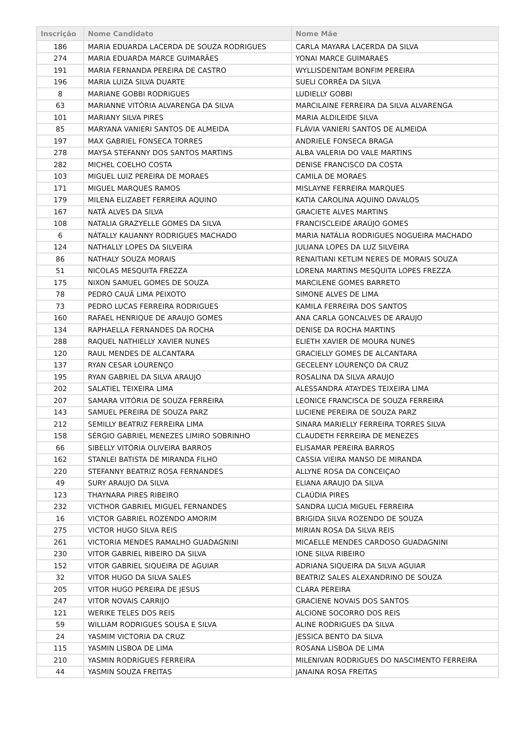| Inscrição | Nome Candidato | Nome Mãe |
| --- | --- | --- |
| 186 | MARIA EDUARDA LACERDA DE SOUZA RODRIGUES | CARLA MAYARA LACERDA DA SILVA |
| 274 | MARIA EDUARDA MARCE GUIMARÃES | YONAI MARCE GUIMARAES |
| 191 | MARIA FERNANDA PEREIRA DE CASTRO | WYLLISDENITAM BONFIM PEREIRA |
| 196 | MARIA LUIZA SILVA DUARTE | SUELI CORRÊA DA SILVA |
| 8 | MARIANE GOBBI RODRIGUES | LUDIELLY GOBBI |
| 63 | MARIANNE VITÓRIA ALVARENGA DA SILVA | MARCILAINE FERREIRA DA SILVA ALVARENGA |
| 101 | MARIANY SILVA PIRES | MARIA ALDILEIDE SILVA |
| 85 | MARYANA VANIERI SANTOS DE ALMEIDA | FLÁVIA VANIERI SANTOS DE ALMEIDA |
| 197 | MAX GABRIEL FONSECA TORRES | ANDRIELE FONSECA BRAGA |
| 278 | MAYSA STEFANNY DOS SANTOS MARTINS | ALBA VALERIA DO VALE MARTINS |
| 282 | MICHEL COELHO COSTA | DENISE FRANCISCO DA COSTA |
| 103 | MIGUEL LUIZ PEREIRA DE MORAES | CAMILA DE MORAES |
| 171 | MIGUEL MARQUES RAMOS | MISLAYNE FERREIRA MARQUES |
| 179 | MILENA ELIZABET FERREIRA AQUINO | KATIA CAROLINA AQUINO DAVALOS |
| 167 | NATÃ ALVES DA SILVA | GRACIETE ALVES MARTINS |
| 108 | NATALIA GRAZYELLE GOMES DA SILVA | FRANCISCLEIDE ARAÚJO GOMES |
| 6 | NÁTALLY KAUANNY RODRIGUES MACHADO | MARIA NATÁLIA RODRIGUES NOGUEIRA MACHADO |
| 124 | NATHALLY LOPES DA SILVEIRA | JULIANA LOPES DA LUZ SILVEIRA |
| 86 | NATHALY SOUZA MORAIS | RENAITIANI KETLIM NERES DE MORAIS SOUZA |
| 51 | NICOLAS MESQUITA FREZZA | LORENA MARTINS MESQUITA LOPES FREZZA |
| 175 | NIXON SAMUEL GOMES DE SOUZA | MARCILENE GOMES BARRETO |
| 78 | PEDRO CAUÃ LIMA PEIXOTO | SIMONE ALVES DE LIMA |
| 73 | PEDRO LUCAS FERREIRA RODRIGUES | KAMILA FERREIRA DOS SANTOS |
| 160 | RAFAEL HENRIQUE DE ARAUJO GOMES | ANA CARLA GONCALVES DE ARAUJO |
| 134 | RAPHAELLA FERNANDES DA ROCHA | DENISE DA ROCHA MARTINS |
| 288 | RAQUEL NATHIELLY XAVIER NUNES | ELIETH XAVIER DE MOURA NUNES |
| 120 | RAUL MENDES DE ALCANTARA | GRACIELLY GOMES DE ALCANTARA |
| 137 | RYAN CESAR LOURENÇO | GECELENY LOURENÇO DA CRUZ |
| 195 | RYAN GABRIEL DA SILVA ARAUJO | ROSALINA DA SILVA ARAUJO |
| 202 | SALATIEL TEIXEIRA LIMA | ALESSANDRA ATAYDES TEIXEIRA LIMA |
| 207 | SAMARA VITÓRIA DE SOUZA FERREIRA | LEONICE FRANCISCA DE SOUZA FERREIRA |
| 143 | SAMUEL PEREIRA DE SOUZA PARZ | LUCIENE PEREIRA DE SOUZA PARZ |
| 212 | SEMILLY BEATRIZ FERREIRA LIMA | SINARA MARIELLY FERREIRA TORRES SILVA |
| 158 | SÉRGIO GABRIEL MENEZES LIMIRO SOBRINHO | CLAUDETH FERREIRA DE MENEZES |
| 66 | SIBELLY VITÓRIA OLIVEIRA BARROS | ELISAMAR PEREIRA BARROS |
| 162 | STANLEI BATISTA DE MIRANDA FILHO | CASSIA VIEIRA MANSO DE MIRANDA |
| 220 | STEFANNY BEATRIZ ROSA FERNANDES | ALLYNE ROSA DA CONCEIÇAO |
| 49 | SURY ARAUJO DA SILVA | ELIANA ARAUJO DA SILVA |
| 123 | THAYNARA PIRES RIBEIRO | CLAÚDIA PIRES |
| 232 | VICTHOR GABRIEL MIGUEL FERNANDES | SANDRA LUCIA MIGUEL FERREIRA |
| 16 | VICTOR GABRIEL ROZENDO AMORIM | BRIGIDA SILVA ROZENDO DE SOUZA |
| 275 | VICTOR HUGO SILVA REIS | MIRIAN ROSA DA SILVA REIS |
| 261 | VICTORIA MENDES RAMALHO GUADAGNINI | MICAELLE MENDES CARDOSO GUADAGNINI |
| 230 | VITOR GABRIEL RIBEIRO DA SILVA | IONE SILVA RIBEIRO |
| 152 | VITOR GABRIEL SIQUEIRA DE AGUIAR | ADRIANA SIQUEIRA DA SILVA AGUIAR |
| 32 | VITOR HUGO DA SILVA SALES | BEATRIZ SALES ALEXANDRINO DE SOUZA |
| 205 | VITOR HUGO PEREIRA DE JESUS | CLARA PEREIRA |
| 247 | VITOR NOVAIS CARRIJO | GRACIENE NOVAIS DOS SANTOS |
| 121 | WERIKE TELES DOS REIS | ALCIONE SOCORRO DOS REIS |
| 59 | WILLIAM RODRIGUES SOUSA E SILVA | ALINE RODRIGUES DA SILVA |
| 24 | YASMIM VICTORIA DA CRUZ | JESSICA BENTO DA SILVA |
| 115 | YASMIN LISBOA DE LIMA | ROSANA LISBOA DE LIMA |
| 210 | YASMIN RODRIGUES FERREIRA | MILENIVAN RODRIGUES DO NASCIMENTO FERREIRA |
| 44 | YASMIN SOUZA FREITAS | JANAINA ROSA FREITAS |